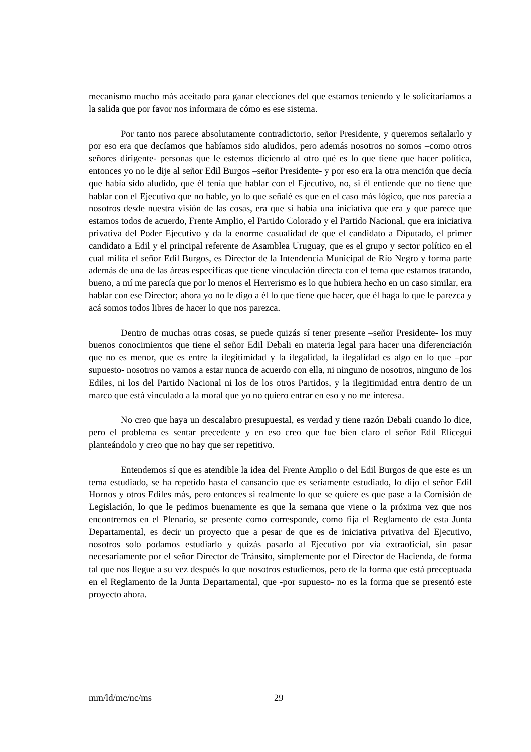mecanismo mucho más aceitado para ganar elecciones del que estamos teniendo y le solicitaríamos a la salida que por favor nos informara de cómo es ese sistema.
Por tanto nos parece absolutamente contradictorio, señor Presidente, y queremos señalarlo y por eso era que decíamos que habíamos sido aludidos, pero además nosotros no somos –como otros señores dirigente- personas que le estemos diciendo al otro qué es lo que tiene que hacer política, entonces yo no le dije al señor Edil Burgos –señor Presidente- y por eso era la otra mención que decía que había sido aludido, que él tenía que hablar con el Ejecutivo, no, si él entiende que no tiene que hablar con el Ejecutivo que no hable, yo lo que señalé es que en el caso más lógico, que nos parecía a nosotros desde nuestra visión de las cosas, era que si había una iniciativa que era y que parece que estamos todos de acuerdo, Frente Amplio, el Partido Colorado y el Partido Nacional, que era iniciativa privativa del Poder Ejecutivo y da la enorme casualidad de que el candidato a Diputado, el primer candidato a Edil y el principal referente de Asamblea Uruguay, que es el grupo y sector político en el cual milita el señor Edil Burgos, es Director de la Intendencia Municipal de Río Negro y forma parte además de una de las áreas específicas que tiene vinculación directa con el tema que estamos tratando, bueno, a mí me parecía que por lo menos el Herrerismo es lo que hubiera hecho en un caso similar, era hablar con ese Director; ahora yo no le digo a él lo que tiene que hacer, que él haga lo que le parezca y acá somos todos libres de hacer lo que nos parezca.
Dentro de muchas otras cosas, se puede quizás sí tener presente –señor Presidente- los muy buenos conocimientos que tiene el señor Edil Debali en materia legal para hacer una diferenciación que no es menor, que es entre la ilegitimidad y la ilegalidad, la ilegalidad es algo en lo que –por supuesto- nosotros no vamos a estar nunca de acuerdo con ella, ni ninguno de nosotros, ninguno de los Ediles, ni los del Partido Nacional ni los de los otros Partidos, y la ilegitimidad entra dentro de un marco que está vinculado a la moral que yo no quiero entrar en eso y no me interesa.
No creo que haya un descalabro presupuestal, es verdad y tiene razón Debali cuando lo dice, pero el problema es sentar precedente y en eso creo que fue bien claro el señor Edil Elicegui planteándolo y creo que no hay que ser repetitivo.
Entendemos sí que es atendible la idea del Frente Amplio o del Edil Burgos de que este es un tema estudiado, se ha repetido hasta el cansancio que es seriamente estudiado, lo dijo el señor Edil Hornos y otros Ediles más, pero entonces si realmente lo que se quiere es que pase a la Comisión de Legislación, lo que le pedimos buenamente es que la semana que viene o la próxima vez que nos encontremos en el Plenario, se presente como corresponde, como fija el Reglamento de esta Junta Departamental, es decir un proyecto que a pesar de que es de iniciativa privativa del Ejecutivo, nosotros solo podamos estudiarlo y quizás pasarlo al Ejecutivo por vía extraoficial, sin pasar necesariamente por el señor Director de Tránsito, simplemente por el Director de Hacienda, de forma tal que nos llegue a su vez después lo que nosotros estudiemos, pero de la forma que está preceptuada en el Reglamento de la Junta Departamental, que -por supuesto- no es la forma que se presentó este proyecto ahora.
mm/ld/mc/nc/ms 29